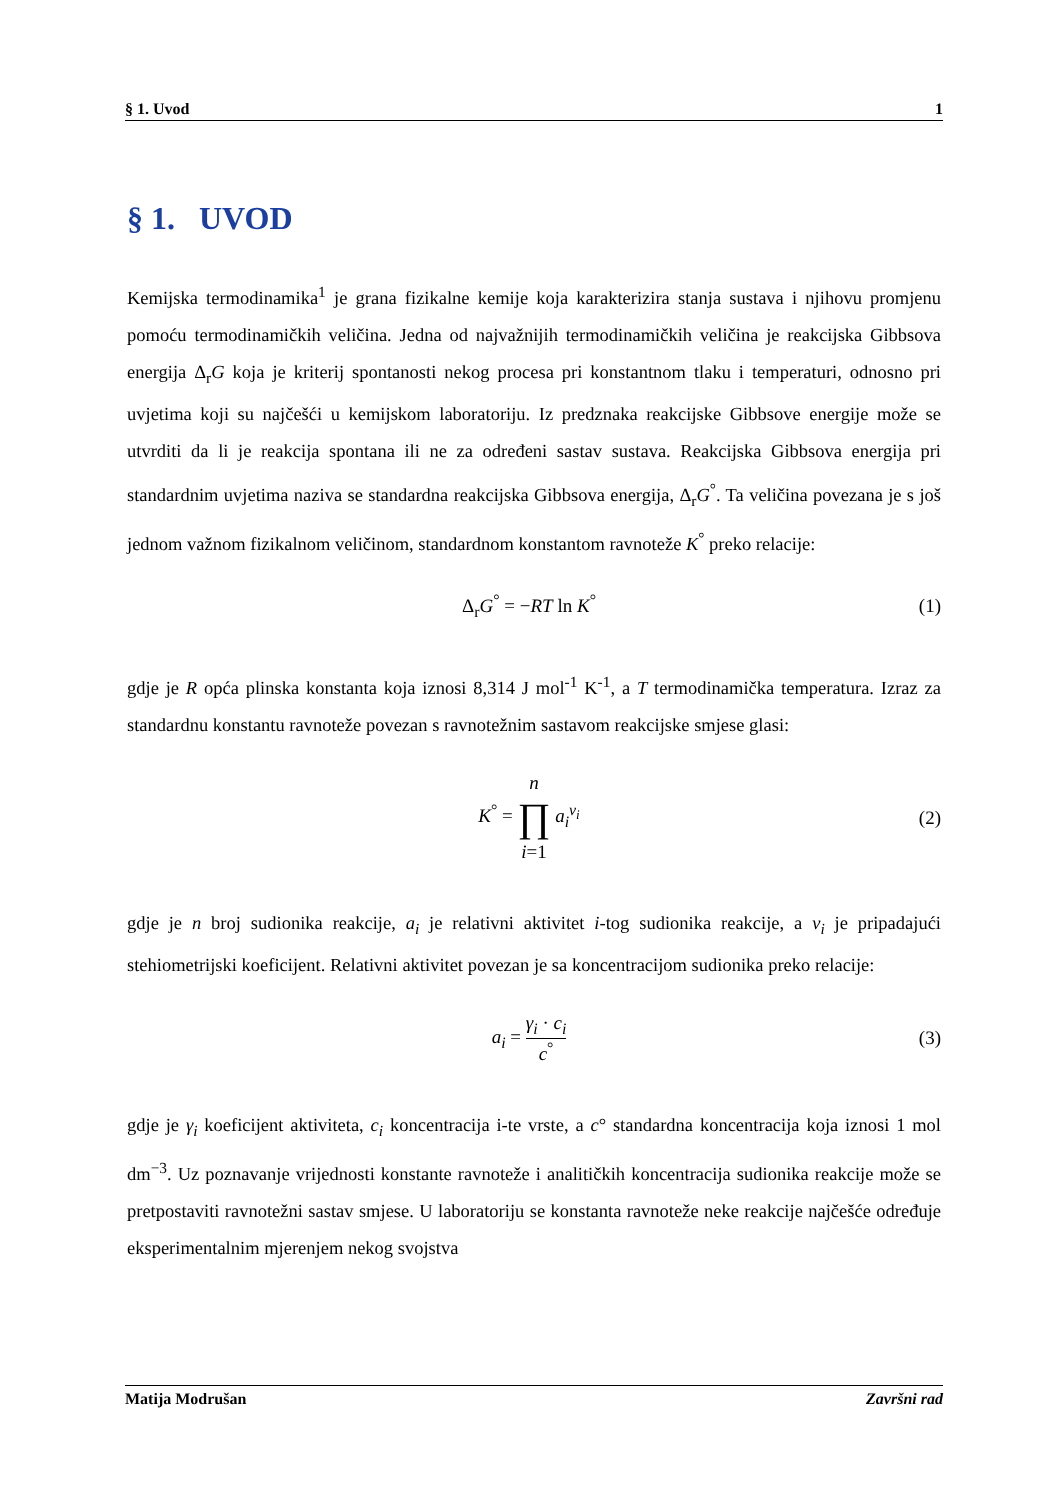§ 1. Uvod 1
§ 1. UVOD
Kemijska termodinamika<sup>1</sup> je grana fizikalne kemije koja karakterizira stanja sustava i njihovu promjenu pomoću termodinamičkih veličina. Jedna od najvažnijih termodinamičkih veličina je reakcijska Gibbsova energija Δ<sub>r</sub>G koja je kriterij spontanosti nekog procesa pri konstantnom tlaku i temperaturi, odnosno pri uvjetima koji su najčešći u kemijskom laboratoriju. Iz predznaka reakcijske Gibbsove energije može se utvrditi da li je reakcija spontana ili ne za određeni sastav sustava. Reakcijska Gibbsova energija pri standardnim uvjetima naziva se standardna reakcijska Gibbsova energija, Δ<sub>r</sub>G<sup>°</sup>. Ta veličina povezana je s još jednom važnom fizikalnom veličinom, standardnom konstantom ravnoteže K<sup>°</sup> preko relacije:
Δ<sub>r</sub>G<sup>°</sup> = −RT ln K<sup>°</sup> (1)
gdje je R opća plinska konstanta koja iznosi 8,314 J mol<sup>-1</sup> K<sup>-1</sup>, a T termodinamička temperatura. Izraz za standardnu konstantu ravnoteže povezan s ravnotežnim sastavom reakcijske smjese glasi:
K<sup>°</sup> = n ∏ i=1 a<sub>i</sub><sup>ν<sub>i</sub></sup> (2)
gdje je n broj sudionika reakcije, a<sub>i</sub> je relativni aktivitet i-tog sudionika reakcije, a ν<sub>i</sub> je pripadajući stehiometrijski koeficijent. Relativni aktivitet povezan je sa koncentracijom sudionika preko relacije:
a<sub>i</sub> = γ<sub>i</sub> · c<sub>i</sub> c<sup>°</sup> (3)
gdje je γ<sub>i</sub> koeficijent aktiviteta, c<sub>i</sub> koncentracija i-te vrste, a c° standardna koncentracija koja iznosi 1 mol dm<sup>−3</sup>. Uz poznavanje vrijednosti konstante ravnoteže i analitičkih koncentracija sudionika reakcije može se pretpostaviti ravnotežni sastav smjese. U laboratoriju se konstanta ravnoteže neke reakcije najčešće određuje eksperimentalnim mjerenjem nekog svojstva
Matija Modrušan Završni rad